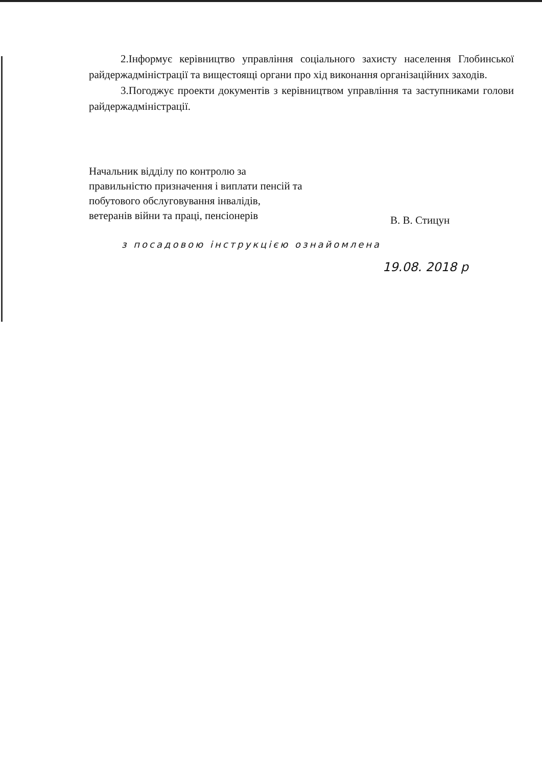2.Інформує керівництво управління соціального захисту населення Глобинської райдержадміністрації та вищестоящі органи про хід виконання організаційних заходів.
3.Погоджує проекти документів з керівництвом управління та заступниками голови райдержадміністрації.
Начальник відділу по контролю за правильністю призначення і виплати пенсій та побутового обслуговування інвалідів, ветеранів війни та праці, пенсіонерів
В. В. Стицун
з посадовою інструкцією ознайомлена
19.08. 2018 р